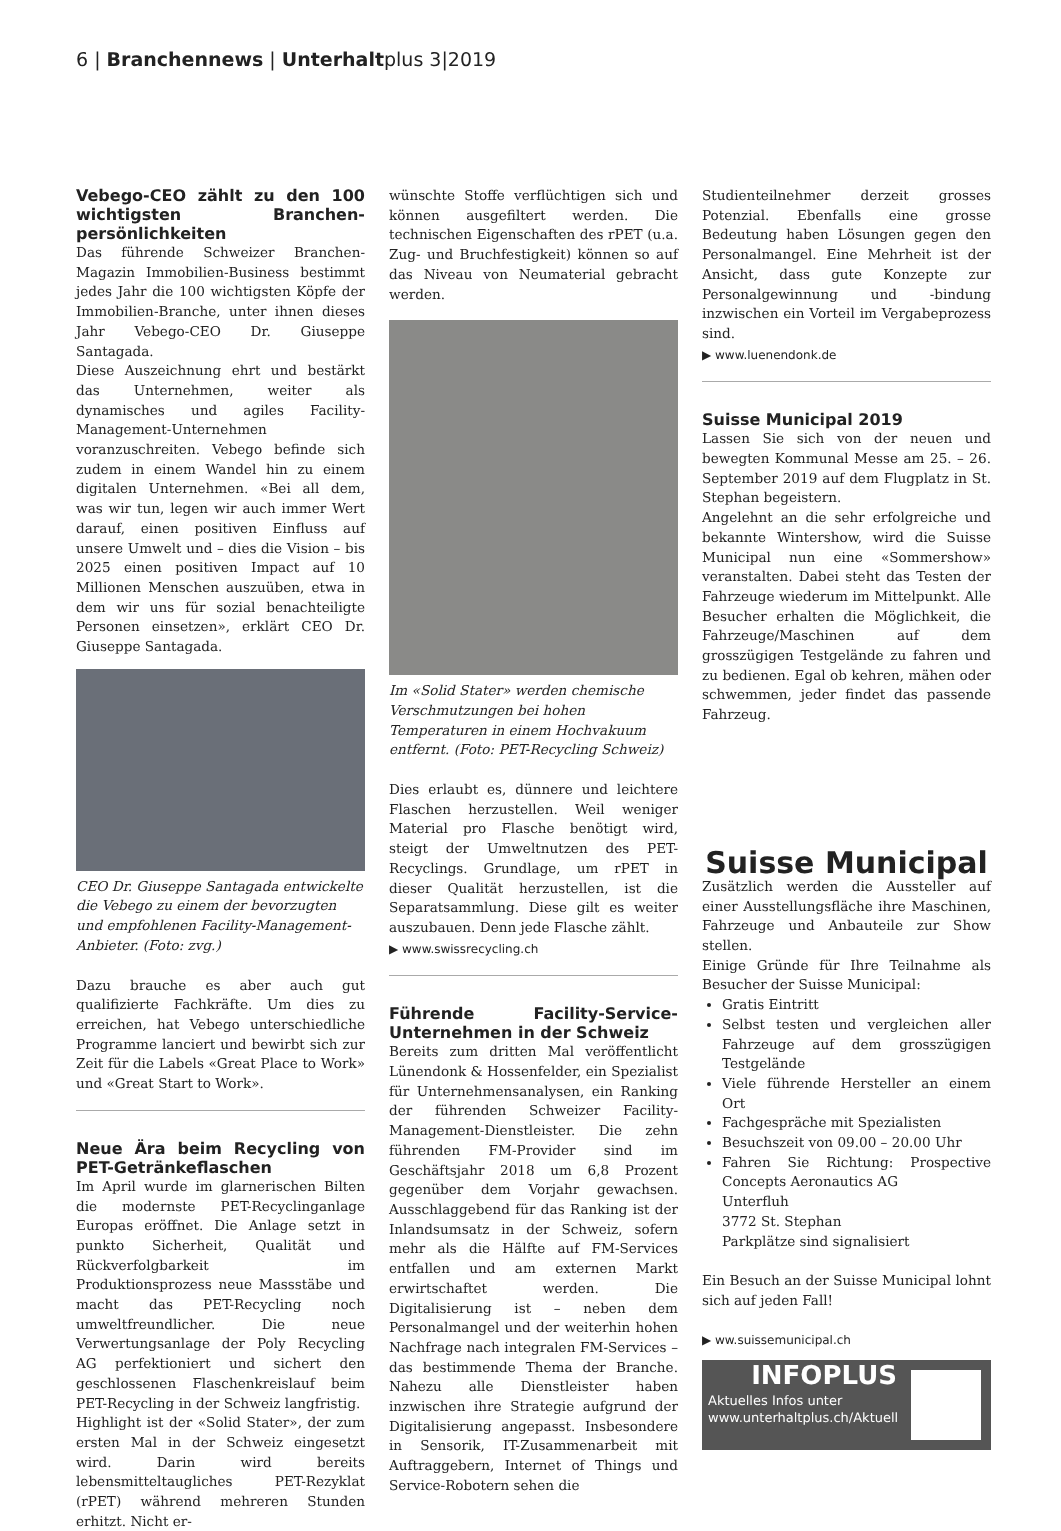6 | Branchennews | Unterhaltplus 3|2019
Vebego-CEO zählt zu den 100 wichtigsten Branchen­persönlichkeiten
Das führende Schweizer Branchen-Magazin Immobilien-Business bestimmt jedes Jahr die 100 wichtigsten Köpfe der Immobilien-Branche, unter ihnen dieses Jahr Vebego-CEO Dr. Giuseppe Santagada.
Diese Auszeichnung ehrt und bestärkt das Unternehmen, weiter als dynamisches und agiles Facility-Management-Unternehmen voranzuschreiten. Vebego befinde sich zudem in einem Wandel hin zu einem digitalen Unternehmen. «Bei all dem, was wir tun, legen wir auch immer Wert darauf, einen positiven Einfluss auf unsere Umwelt und – dies die Vision – bis 2025 einen positiven Impact auf 10 Millionen Menschen auszuüben, etwa in dem wir uns für sozial benachteiligte Personen einsetzen», erklärt CEO Dr. Giuseppe Santagada.
CEO Dr. Giuseppe Santagada entwickelte die Vebego zu einem der bevorzugten und empfohlenen Facility-Management-Anbieter. (Foto: zvg.)
Dazu brauche es aber auch gut qualifizierte Fachkräfte. Um dies zu erreichen, hat Vebego unterschiedliche Programme lanciert und bewirbt sich zur Zeit für die Labels «Great Place to Work» und «Great Start to Work».
Neue Ära beim Recycling von PET-Getränkeflaschen
Im April wurde im glarnerischen Bilten die modernste PET-Recyclinganlage Europas eröffnet. Die Anlage setzt in punkto Sicherheit, Qualität und Rückverfolgbarkeit im Produktionsprozess neue Massstäbe und macht das PET-Recycling noch umweltfreundlicher. Die neue Verwertungsanlage der Poly Recycling AG perfektioniert und sichert den geschlossenen Flaschenkreislauf beim PET-Recycling in der Schweiz langfristig.
Highlight ist der «Solid Stater», der zum ersten Mal in der Schweiz eingesetzt wird. Darin wird bereits lebensmitteltaugliches PET-Rezyklat (rPET) während mehreren Stunden erhitzt. Nicht er-
wünschte Stoffe verflüchtigen sich und können ausgefiltert werden. Die technischen Eigenschaften des rPET (u.a. Zug- und Bruchfestigkeit) können so auf das Niveau von Neumaterial gebracht werden.
Im «Solid Stater» werden chemische Verschmutzungen bei hohen Temperaturen in einem Hochvakuum entfernt. (Foto: PET-Recycling Schweiz)
Dies erlaubt es, dünnere und leichtere Flaschen herzustellen. Weil weniger Material pro Flasche benötigt wird, steigt der Umweltnutzen des PET-Recyclings. Grundlage, um rPET in dieser Qualität herzustellen, ist die Separatsammlung. Diese gilt es weiter auszubauen. Denn jede Flasche zählt.
▶ www.swissrecycling.ch
Führende Facility-Service-Unternehmen in der Schweiz
Bereits zum dritten Mal veröffentlicht Lünendonk & Hossenfelder, ein Spezialist für Unternehmensanalysen, ein Ranking der führenden Schweizer Facility-Management-Dienstleister. Die zehn führenden FM-Provider sind im Geschäftsjahr 2018 um 6,8 Prozent gegenüber dem Vorjahr gewachsen. Ausschlaggebend für das Ranking ist der Inlandsumsatz in der Schweiz, sofern mehr als die Hälfte auf FM-Services entfallen und am externen Markt erwirtschaftet werden. Die Digitalisierung ist – neben dem Personalmangel und der weiterhin hohen Nachfrage nach integralen FM-Services – das bestimmende Thema der Branche. Nahezu alle Dienstleister haben inzwischen ihre Strategie aufgrund der Digitalisierung angepasst. Insbesondere in Sensorik, IT-Zusammenarbeit mit Auftraggebern, Internet of Things und Service-Robotern sehen die
Studienteilnehmer derzeit grosses Potenzial. Ebenfalls eine grosse Bedeutung haben Lösungen gegen den Personalmangel. Eine Mehrheit ist der Ansicht, dass gute Konzepte zur Personalgewinnung und -bindung inzwischen ein Vorteil im Vergabeprozess sind.
▶ www.luenendonk.de
Suisse Municipal 2019
Lassen Sie sich von der neuen und bewegten Kommunal Messe am 25. – 26. September 2019 auf dem Flugplatz in St. Stephan begeistern.
Angelehnt an die sehr erfolgreiche und bekannte Wintershow, wird die Suisse Municipal nun eine «Sommershow» veranstalten. Dabei steht das Testen der Fahrzeuge wiederum im Mittelpunkt. Alle Besucher erhalten die Möglichkeit, die Fahrzeuge/Maschinen auf dem grosszügigen Testgelände zu fahren und zu bedienen. Egal ob kehren, mähen oder schwemmen, jeder findet das passende Fahrzeug.
Suisse Municipal
Zusätzlich werden die Aussteller auf einer Ausstellungsfläche ihre Maschinen, Fahrzeuge und Anbauteile zur Show stellen.
Einige Gründe für Ihre Teilnahme als Besucher der Suisse Municipal:
Gratis Eintritt
Selbst testen und vergleichen aller Fahrzeuge auf dem grosszügigen Testgelände
Viele führende Hersteller an einem Ort
Fachgespräche mit Spezialisten
Besuchszeit von 09.00 – 20.00 Uhr
Fahren Sie Richtung: Prospective Concepts Aeronautics AG
Unterfluh
3772 St. Stephan
Parkplätze sind signalisiert
Ein Besuch an der Suisse Municipal lohnt sich auf jeden Fall!
▶ ww.suissemunicipal.ch
INFOPLUS
Aktuelles Infos unter
www.unterhaltplus.ch/Aktuell